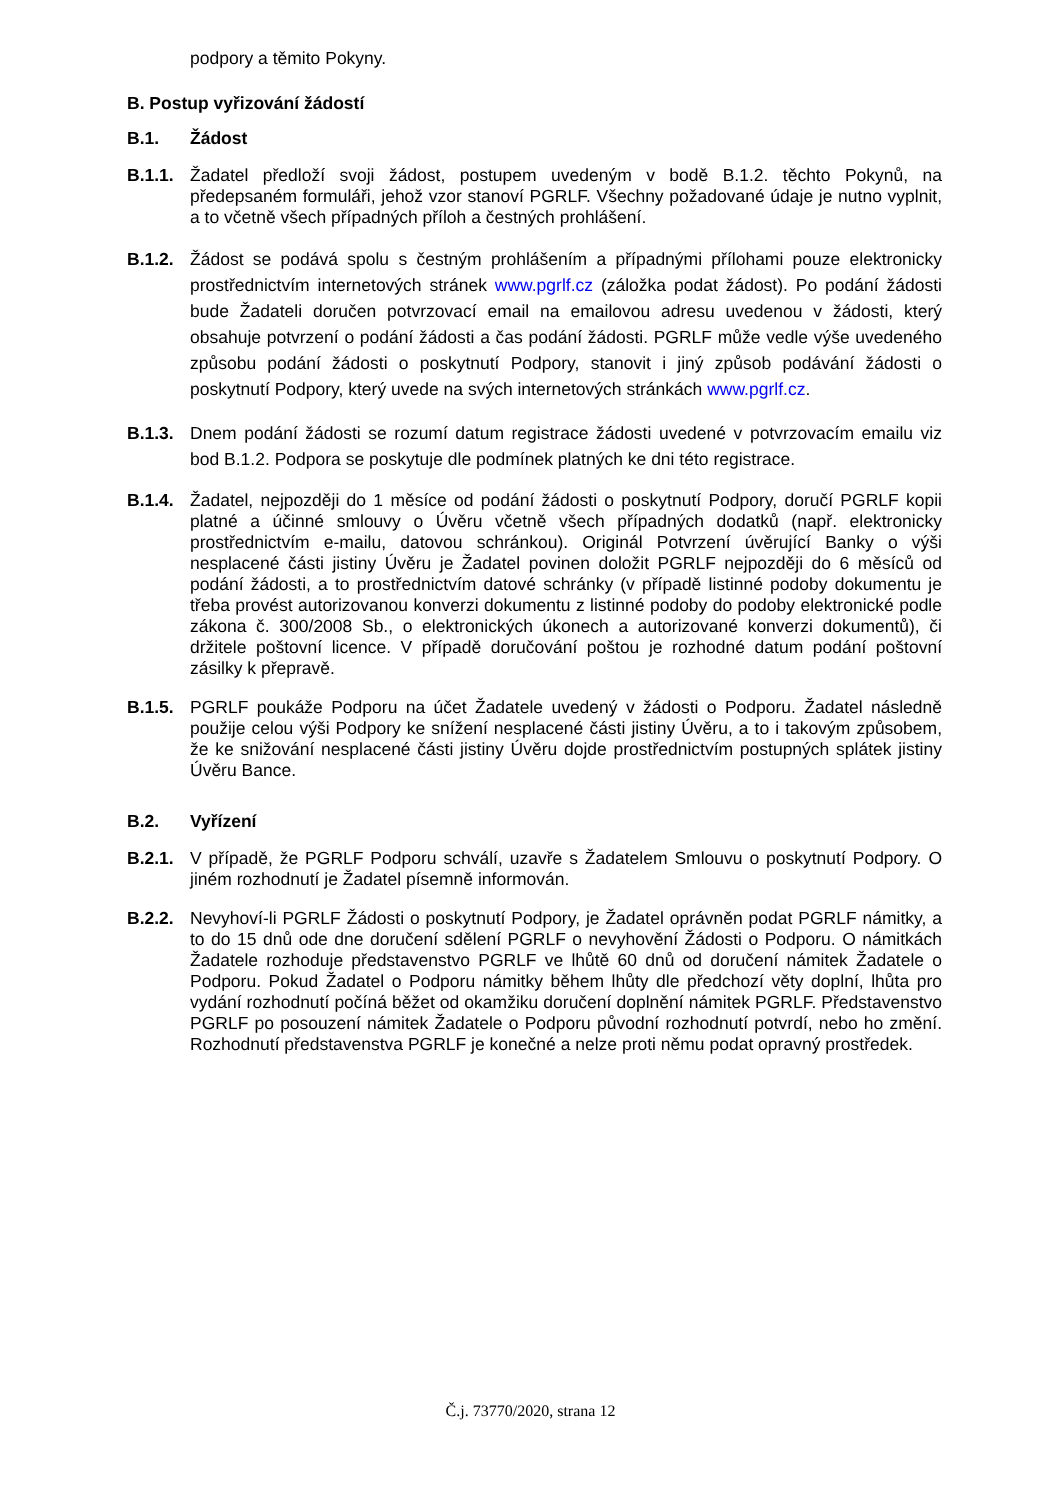podpory a těmito Pokyny.
B. Postup vyřizování žádostí
B.1. Žádost
B.1.1. Žadatel předloží svoji žádost, postupem uvedeným v bodě B.1.2. těchto Pokynů, na předepsaném formuláři, jehož vzor stanoví PGRLF. Všechny požadované údaje je nutno vyplnit, a to včetně všech případných příloh a čestných prohlášení.
B.1.2. Žádost se podává spolu s čestným prohlášením a případnými přílohami pouze elektronicky prostřednictvím internetových stránek www.pgrlf.cz (záložka podat žádost). Po podání žádosti bude Žadateli doručen potvrzovací email na emailovou adresu uvedenou v žádosti, který obsahuje potvrzení o podání žádosti a čas podání žádosti. PGRLF může vedle výše uvedeného způsobu podání žádosti o poskytnutí Podpory, stanovit i jiný způsob podávání žádosti o poskytnutí Podpory, který uvede na svých internetových stránkách www.pgrlf.cz.
B.1.3. Dnem podání žádosti se rozumí datum registrace žádosti uvedené v potvrzovacím emailu viz bod B.1.2. Podpora se poskytuje dle podmínek platných ke dni této registrace.
B.1.4. Žadatel, nejpozději do 1 měsíce od podání žádosti o poskytnutí Podpory, doručí PGRLF kopii platné a účinné smlouvy o Úvěru včetně všech případných dodatků (např. elektronicky prostřednictvím e-mailu, datovou schránkou). Originál Potvrzení úvěrující Banky o výši nesplacené části jistiny Úvěru je Žadatel povinen doložit PGRLF nejpozději do 6 měsíců od podání žádosti, a to prostřednictvím datové schránky (v případě listinné podoby dokumentu je třeba provést autorizovanou konverzi dokumentu z listinné podoby do podoby elektronické podle zákona č. 300/2008 Sb., o elektronických úkonech a autorizované konverzi dokumentů), či držitele poštovní licence. V případě doručování poštou je rozhodné datum podání poštovní zásilky k přepravě.
B.1.5. PGRLF poukáže Podporu na účet Žadatele uvedený v žádosti o Podporu. Žadatel následně použije celou výši Podpory ke snížení nesplacené části jistiny Úvěru, a to i takovým způsobem, že ke snižování nesplacené části jistiny Úvěru dojde prostřednictvím postupných splátek jistiny Úvěru Bance.
B.2. Vyřízení
B.2.1. V případě, že PGRLF Podporu schválí, uzavře s Žadatelem Smlouvu o poskytnutí Podpory. O jiném rozhodnutí je Žadatel písemně informován.
B.2.2. Nevyhoví-li PGRLF Žádosti o poskytnutí Podpory, je Žadatel oprávněn podat PGRLF námitky, a to do 15 dnů ode dne doručení sdělení PGRLF o nevyhovění Žádosti o Podporu. O námitkách Žadatele rozhoduje představenstvo PGRLF ve lhůtě 60 dnů od doručení námitek Žadatele o Podporu. Pokud Žadatel o Podporu námitky během lhůty dle předchozí věty doplní, lhůta pro vydání rozhodnutí počíná běžet od okamžiku doručení doplnění námitek PGRLF. Představenstvo PGRLF po posouzení námitek Žadatele o Podporu původní rozhodnutí potvrdí, nebo ho změní. Rozhodnutí představenstva PGRLF je konečné a nelze proti němu podat opravný prostředek.
Č.j. 73770/2020, strana 12